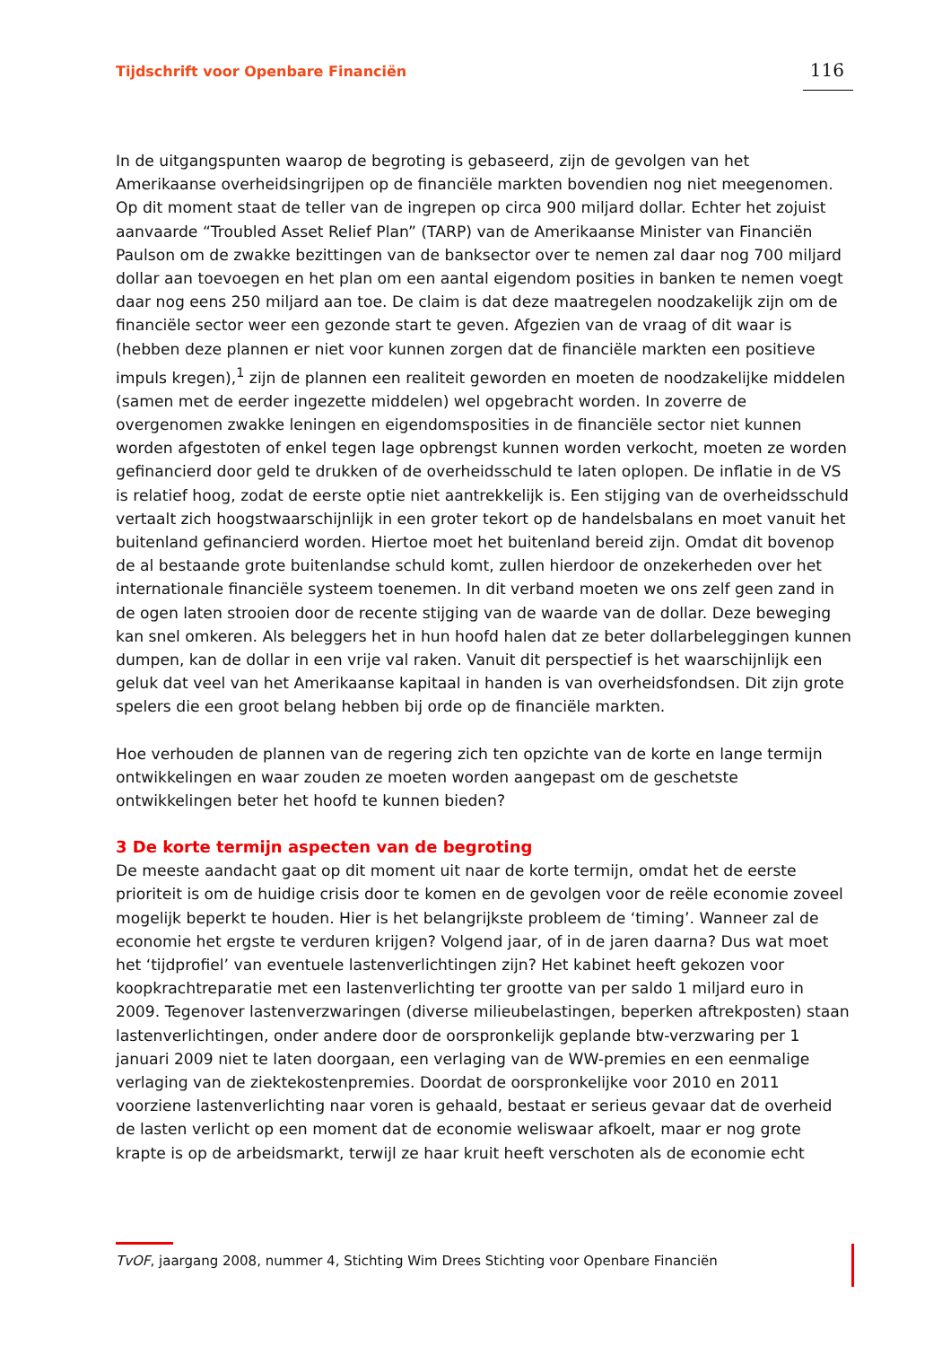Tijdschrift voor Openbare Financiën 116
In de uitgangspunten waarop de begroting is gebaseerd, zijn de gevolgen van het Amerikaanse overheidsingrijpen op de financiële markten bovendien nog niet meegenomen. Op dit moment staat de teller van de ingrepen op circa 900 miljard dollar. Echter het zojuist aanvaarde “Troubled Asset Relief Plan” (TARP) van de Amerikaanse Minister van Financiën Paulson om de zwakke bezittingen van de banksector over te nemen zal daar nog 700 miljard dollar aan toevoegen en het plan om een aantal eigendom posities in banken te nemen voegt daar nog eens 250 miljard aan toe. De claim is dat deze maatregelen noodzakelijk zijn om de financiële sector weer een gezonde start te geven. Afgezien van de vraag of dit waar is (hebben deze plannen er niet voor kunnen zorgen dat de financiële markten een positieve impuls kregen),<sup>1</sup> zijn de plannen een realiteit geworden en moeten de noodzakelijke middelen (samen met de eerder ingezette middelen) wel opgebracht worden. In zoverre de overgenomen zwakke leningen en eigendomsposities in de financiële sector niet kunnen worden afgestoten of enkel tegen lage opbrengst kunnen worden verkocht, moeten ze worden gefinancierd door geld te drukken of de overheidsschuld te laten oplopen. De inflatie in de VS is relatief hoog, zodat de eerste optie niet aantrekkelijk is. Een stijging van de overheidsschuld vertaalt zich hoogstwaarschijnlijk in een groter tekort op de handelsbalans en moet vanuit het buitenland gefinancierd worden. Hiertoe moet het buitenland bereid zijn. Omdat dit bovenop de al bestaande grote buitenlandse schuld komt, zullen hierdoor de onzekerheden over het internationale financiële systeem toenemen. In dit verband moeten we ons zelf geen zand in de ogen laten strooien door de recente stijging van de waarde van de dollar. Deze beweging kan snel omkeren. Als beleggers het in hun hoofd halen dat ze beter dollarbeleggingen kunnen dumpen, kan de dollar in een vrije val raken. Vanuit dit perspectief is het waarschijnlijk een geluk dat veel van het Amerikaanse kapitaal in handen is van overheidsfondsen. Dit zijn grote spelers die een groot belang hebben bij orde op de financiële markten.
Hoe verhouden de plannen van de regering zich ten opzichte van de korte en lange termijn ontwikkelingen en waar zouden ze moeten worden aangepast om de geschetste ontwikkelingen beter het hoofd te kunnen bieden?
3 De korte termijn aspecten van de begroting
De meeste aandacht gaat op dit moment uit naar de korte termijn, omdat het de eerste prioriteit is om de huidige crisis door te komen en de gevolgen voor de reële economie zoveel mogelijk beperkt te houden. Hier is het belangrijkste probleem de ‘timing’. Wanneer zal de economie het ergste te verduren krijgen? Volgend jaar, of in de jaren daarna? Dus wat moet het ‘tijdprofiel’ van eventuele lastenverlichtingen zijn? Het kabinet heeft gekozen voor koopkrachtreparatie met een lastenverlichting ter grootte van per saldo 1 miljard euro in 2009. Tegenover lastenverzwaringen (diverse milieubelastingen, beperken aftrekposten) staan lastenverlichtingen, onder andere door de oorspronkelijk geplande btw-verzwaring per 1 januari 2009 niet te laten doorgaan, een verlaging van de WW-premies en een eenmalige verlaging van de ziektekostenpremies. Doordat de oorspronkelijke voor 2010 en 2011 voorziene lastenverlichting naar voren is gehaald, bestaat er serieus gevaar dat de overheid de lasten verlicht op een moment dat de economie weliswaar afkoelt, maar er nog grote krapte is op de arbeidsmarkt, terwijl ze haar kruit heeft verschoten als de economie echt
TvOF, jaargang 2008, nummer 4, Stichting Wim Drees Stichting voor Openbare Financiën